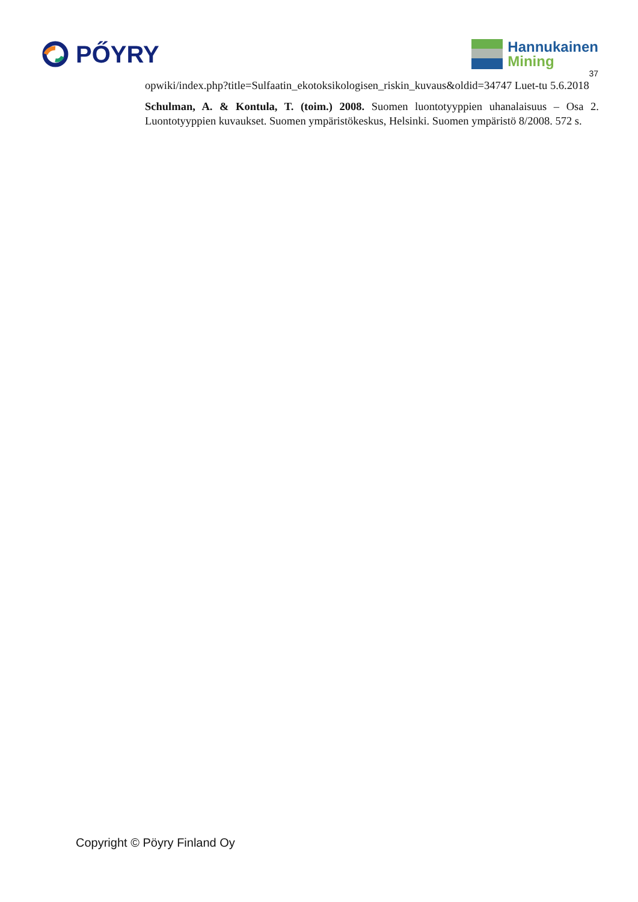PŐYRY
Hannukainen
Mining
37
opwiki/index.php?title=Sulfaatin_ekotoksikologisen_riskin_kuvaus&oldid=34747 Luet-tu 5.6.2018
Schulman, A. & Kontula, T. (toim.) 2008. Suomen luontotyyppien uhanalaisuus – Osa 2. Luontotyyppien kuvaukset. Suomen ympäristökeskus, Helsinki. Suomen ympäristö 8/2008. 572 s.
Copyright © Pöyry Finland Oy